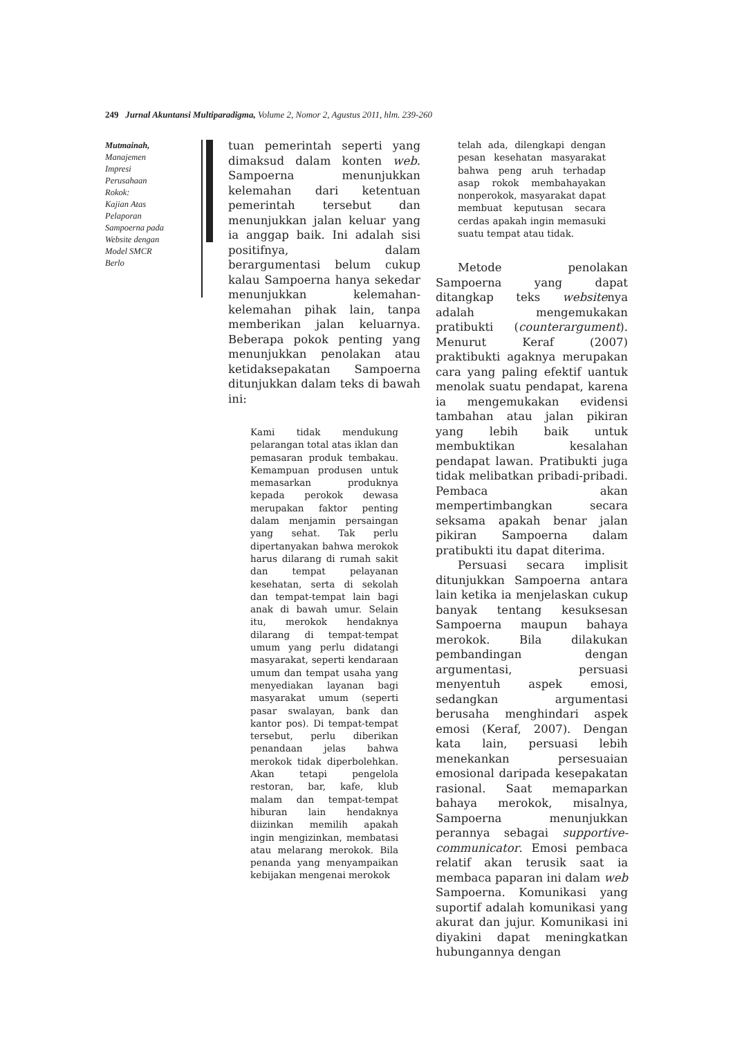249 Jurnal Akuntansi Multiparadigma, Volume 2, Nomor 2, Agustus 2011, hlm. 239-260
Mutmainah,
Manajemen
Impresi
Perusahaan
Rokok:
Kajian Atas
Pelaporan
Sampoerna pada
Website dengan
Model SMCR
Berlo
tuan pemerintah seperti yang dimaksud dalam konten web. Sampoerna menunjukkan kelemahan dari ketentuan pemerintah tersebut dan menunjukkan jalan keluar yang ia anggap baik. Ini adalah sisi positifnya, dalam berargumentasi belum cukup kalau Sampoerna hanya sekedar menunjukkan kelemahan-kelemahan pihak lain, tanpa memberikan jalan keluarnya. Beberapa pokok penting yang menunjukkan penolakan atau ketidaksepakatan Sampoerna ditunjukkan dalam teks di bawah ini:
Kami tidak mendukung pelarangan total atas iklan dan pemasaran produk tembakau. Kemampuan produsen untuk memasarkan produknya kepada perokok dewasa merupakan faktor penting dalam menjamin persaingan yang sehat. Tak perlu dipertanyakan bahwa merokok harus dilarang di rumah sakit dan tempat pelayanan kesehatan, serta di sekolah dan tempat-tempat lain bagi anak di bawah umur. Selain itu, merokok hendaknya dilarang di tempat-tempat umum yang perlu didatangi masyarakat, seperti kendaraan umum dan tempat usaha yang menyediakan layanan bagi masyarakat umum (seperti pasar swalayan, bank dan kantor pos). Di tempat-tempat tersebut, perlu diberikan penandaan jelas bahwa merokok tidak diperbolehkan. Akan tetapi pengelola restoran, bar, kafe, klub malam dan tempat-tempat hiburan lain hendaknya diizinkan memilih apakah ingin mengizinkan, membatasi atau melarang merokok. Bila penanda yang menyampaikan kebijakan mengenai merokok
telah ada, dilengkapi dengan pesan kesehatan masyarakat bahwa peng aruh terhadap asap rokok membahayakan nonperokok, masyarakat dapat membuat keputusan secara cerdas apakah ingin memasuki suatu tempat atau tidak.
Metode penolakan Sampoerna yang dapat ditangkap teks websitenya adalah mengemukakan pratibukti (counterargument). Menurut Keraf (2007) praktibukti agaknya merupakan cara yang paling efektif uantuk menolak suatu pendapat, karena ia mengemukakan evidensi tambahan atau jalan pikiran yang lebih baik untuk membuktikan kesalahan pendapat lawan. Pratibukti juga tidak melibatkan pribadi-pribadi. Pembaca akan mempertimbangkan secara seksama apakah benar jalan pikiran Sampoerna dalam pratibukti itu dapat diterima.
Persuasi secara implisit ditunjukkan Sampoerna antara lain ketika ia menjelaskan cukup banyak tentang kesuksesan Sampoerna maupun bahaya merokok. Bila dilakukan pembandingan dengan argumentasi, persuasi menyentuh aspek emosi, sedangkan argumentasi berusaha menghindari aspek emosi (Keraf, 2007). Dengan kata lain, persuasi lebih menekankan persesuaian emosional daripada kesepakatan rasional. Saat memaparkan bahaya merokok, misalnya, Sampoerna menunjukkan perannya sebagai supportive-communicator. Emosi pembaca relatif akan terusik saat ia membaca paparan ini dalam web Sampoerna. Komunikasi yang suportif adalah komunikasi yang akurat dan jujur. Komunikasi ini diyakini dapat meningkatkan hubungannya dengan